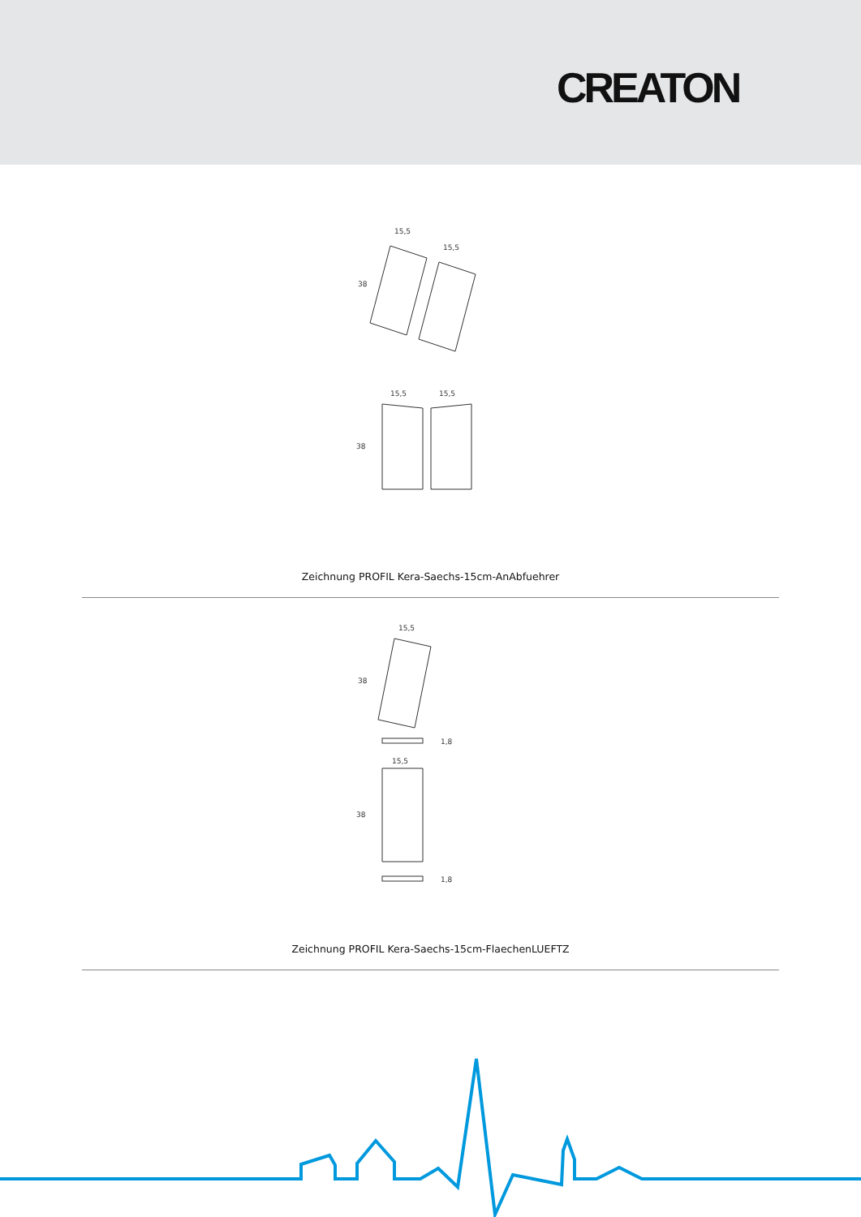CREATON
15,5
15,5
38
15,5
15,5
38
Zeichnung PROFIL Kera-Saechs-15cm-AnAbfuehrer
15,5
38
1,8
15,5
38
1,8
Zeichnung PROFIL Kera-Saechs-15cm-FlaechenLUEFTZ